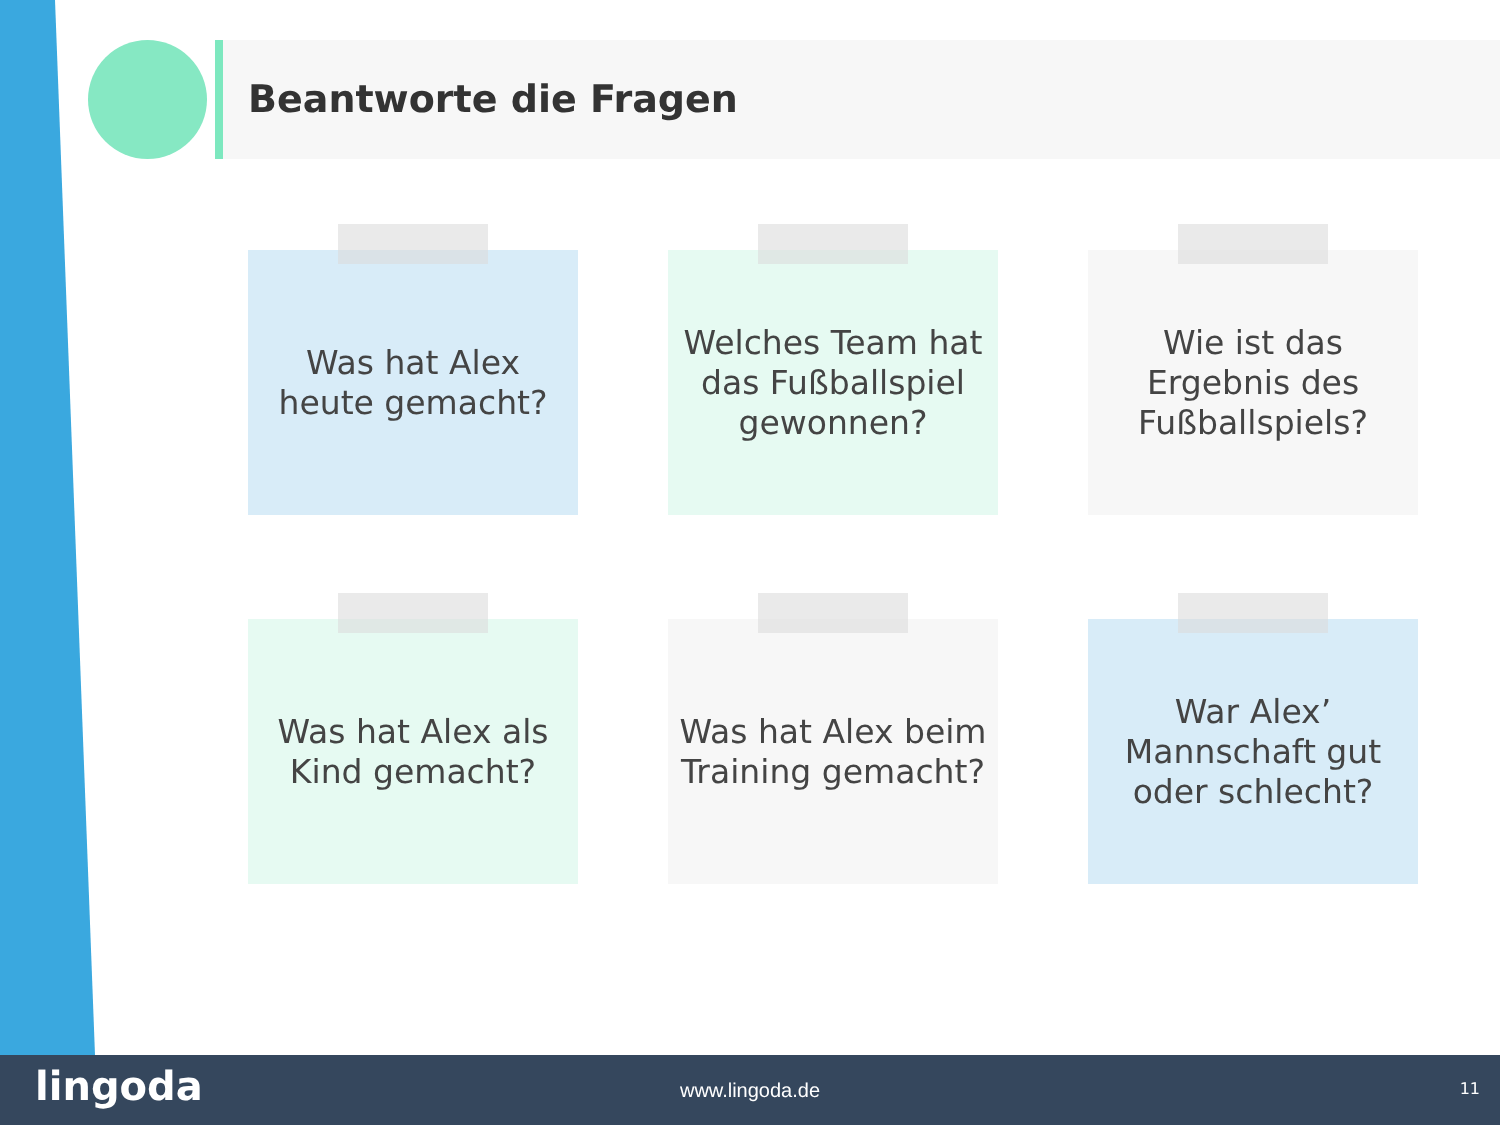Beantworte die Fragen
Was hat Alex
heute gemacht?
Welches Team hat
das Fußballspiel
gewonnen?
Wie ist das
Ergebnis des
Fußballspiels?
Was hat Alex als
Kind gemacht?
Was hat Alex beim
Training gemacht?
War Alex’
Mannschaft gut
oder schlecht?
lingoda
www.lingoda.de 11